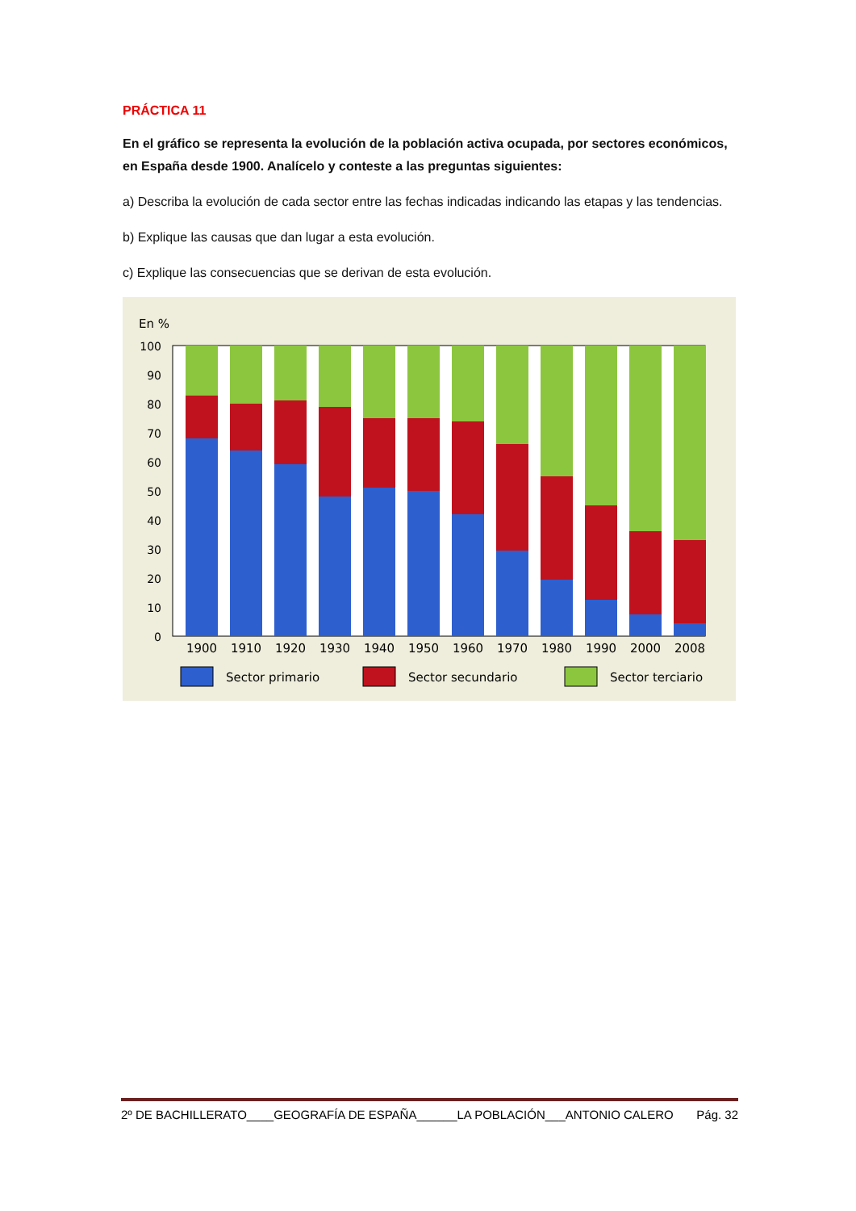PRÁCTICA 11
En el gráfico se representa la evolución de la población activa ocupada, por sectores económicos, en España desde 1900. Analícelo y conteste a las preguntas siguientes:
a) Describa la evolución de cada sector entre las fechas indicadas indicando las etapas y las tendencias.
b) Explique las causas que dan lugar a esta evolución.
c) Explique las consecuencias que se derivan de esta evolución.
En %
100
90
80
70
60
50
40
30
20
10
0
1900
1910
1920
1930
1940
1950
1960
1970
1980
1990
2000
2008
Sector primario
Sector secundario
Sector terciario
2º DE BACHILLERATO____GEOGRAFÍA DE ESPAÑA______LA POBLACIÓN___ANTONIO CALERO Pág. 32